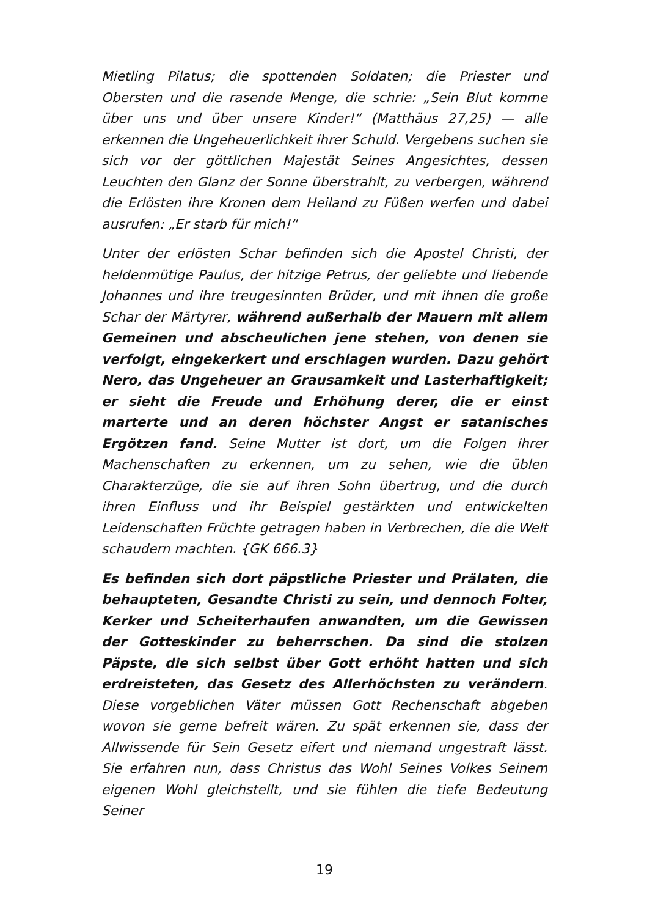Mietling Pilatus; die spottenden Soldaten; die Priester und Obersten und die rasende Menge, die schrie: „Sein Blut komme über uns und über unsere Kinder!“ (Matthäus 27,25) — alle erkennen die Ungeheuerlichkeit ihrer Schuld. Vergebens suchen sie sich vor der göttlichen Majestät Seines Angesichtes, dessen Leuchten den Glanz der Sonne überstrahlt, zu verbergen, während die Erlösten ihre Kronen dem Heiland zu Füßen werfen und dabei ausrufen: „Er starb für mich!“
Unter der erlösten Schar befinden sich die Apostel Christi, der heldenmütige Paulus, der hitzige Petrus, der geliebte und liebende Johannes und ihre treugesinnten Brüder, und mit ihnen die große Schar der Märtyrer, während außerhalb der Mauern mit allem Gemeinen und abscheulichen jene stehen, von denen sie verfolgt, eingekerkert und erschlagen wurden. Dazu gehört Nero, das Ungeheuer an Grausamkeit und Lasterhaftigkeit; er sieht die Freude und Erhöhung derer, die er einst marterte und an deren höchster Angst er satanisches Ergötzen fand. Seine Mutter ist dort, um die Folgen ihrer Machenschaften zu erkennen, um zu sehen, wie die üblen Charakterzüge, die sie auf ihren Sohn übertrug, und die durch ihren Einfluss und ihr Beispiel gestärkten und entwickelten Leidenschaften Früchte getragen haben in Verbrechen, die die Welt schaudern machten. {GK 666.3}
Es befinden sich dort päpstliche Priester und Prälaten, die behaupteten, Gesandte Christi zu sein, und dennoch Folter, Kerker und Scheiterhaufen anwandten, um die Gewissen der Gotteskinder zu beherrschen. Da sind die stolzen Päpste, die sich selbst über Gott erhöht hatten und sich erdreisteten, das Gesetz des Allerhöchsten zu verändern. Diese vorgeblichen Väter müssen Gott Rechenschaft abgeben wovon sie gerne befreit wären. Zu spät erkennen sie, dass der Allwissende für Sein Gesetz eifert und niemand ungestraft lässt. Sie erfahren nun, dass Christus das Wohl Seines Volkes Seinem eigenen Wohl gleichstellt, und sie fühlen die tiefe Bedeutung Seiner
19